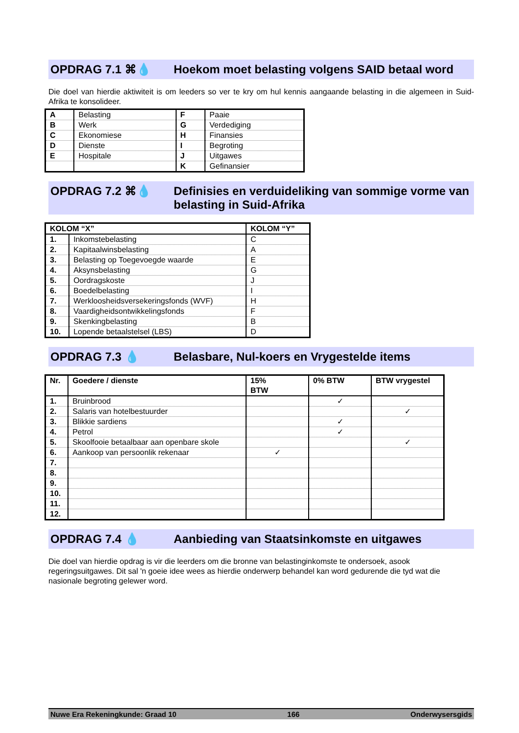OPDRAG 7.1 ⌘💧 Hoekom moet belasting volgens SAID betaal word
Die doel van hierdie aktiwiteit is om leeders so ver te kry om hul kennis aangaande belasting in die algemeen in Suid-Afrika te konsolideer.
| A | Belasting | F | Paaie |
| B | Werk | G | Verdediging |
| C | Ekonomiese | H | Finansies |
| D | Dienste | I | Begroting |
| E | Hospitale | J | Uitgawes |
| | | K | Gefinansier |
OPDRAG 7.2 ⌘💧 Definisies en verduideliking van sommige vorme van belasting in Suid-Afrika
| KOLOM “X” | | KOLOM “Y” |
| --- | --- | --- |
| 1. | Inkomstebelasting | C |
| 2. | Kapitaalwinsbelasting | A |
| 3. | Belasting op Toegevoegde waarde | E |
| 4. | Aksynsbelasting | G |
| 5. | Oordragskoste | J |
| 6. | Boedelbelasting | I |
| 7. | Werkloosheidsversekeringsfonds (WVF) | H |
| 8. | Vaardigheidsontwikkelingsfonds | F |
| 9. | Skenkingbelasting | B |
| 10. | Lopende betaalstelsel (LBS) | D |
OPDRAG 7.3 💧 Belasbare, Nul-koers en Vrygestelde items
| Nr. | Goedere / dienste | 15% BTW | 0% BTW | BTW vrygestel |
| --- | --- | --- | --- | --- |
| 1. | Bruinbrood | | ✓ | |
| 2. | Salaris van hotelbestuurder | | | ✓ |
| 3. | Blikkie sardiens | | ✓ | |
| 4. | Petrol | | ✓ | |
| 5. | Skoolfooie betaalbaar aan openbare skole | | | ✓ |
| 6. | Aankoop van persoonlik rekenaar | ✓ | | |
| 7. | | | | |
| 8. | | | | |
| 9. | | | | |
| 10. | | | | |
| 11. | | | | |
| 12. | | | | |
OPDRAG 7.4 💧 Aanbieding van Staatsinkomste en uitgawes
Die doel van hierdie opdrag is vir die leerders om die bronne van belastinginkomste te ondersoek, asook regeringsuitgawes. Dit sal 'n goeie idee wees as hierdie onderwerp behandel kan word gedurende die tyd wat die nasionale begroting gelewer word.
Nuwe Era Rekeningkunde: Graad 10 166 Onderwysersgids